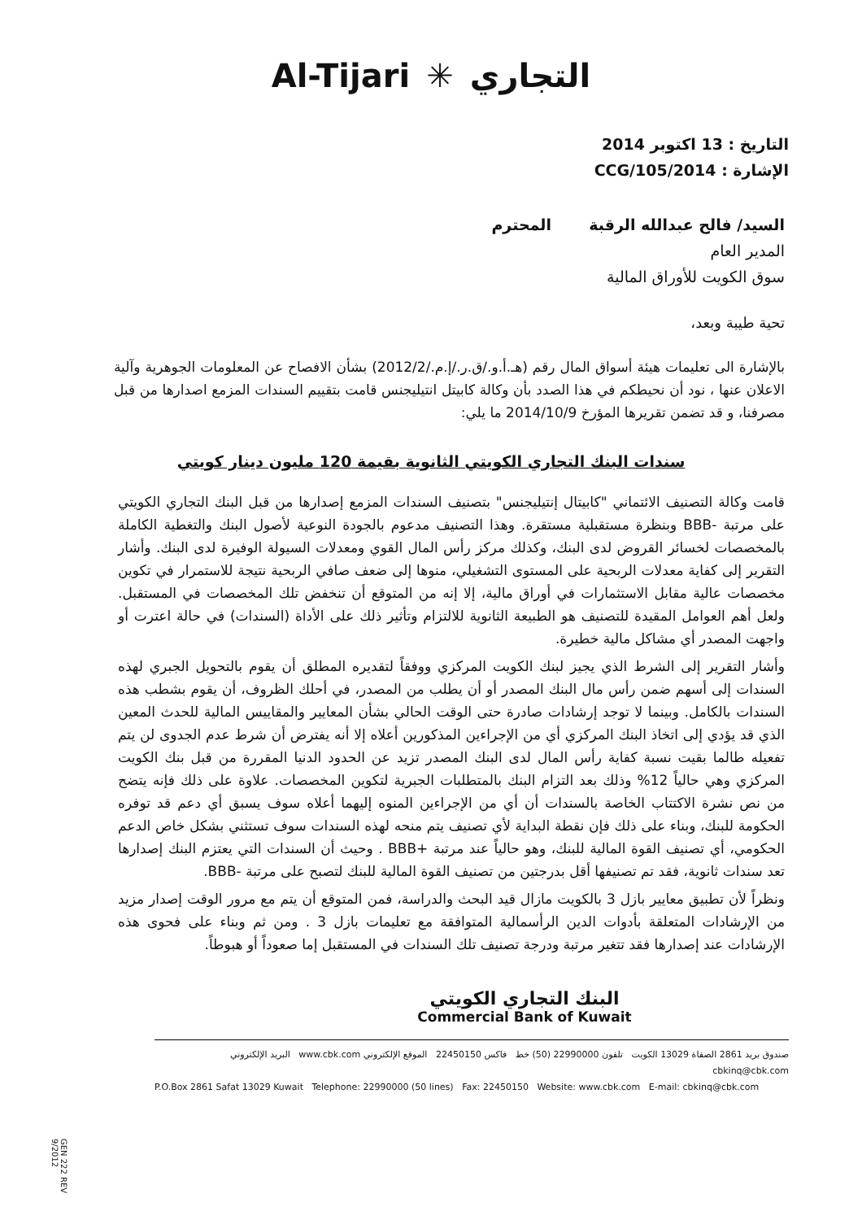Al-Tijari ✳ التجاري
التاريخ : 13 اكتوبر 2014
الإشارة : CCG/105/2014
السيد/ فالح عبدالله الرقبة المحترم
المدير العام
سوق الكويت للأوراق المالية
تحية طيبة وبعد،
بالإشارة الى تعليمات هيئة أسواق المال رقم (هـ.أ.و./ق.ر./إ.م./2012/2) بشأن الافصاح عن المعلومات الجوهرية وآلية الاعلان عنها ، نود أن نحيطكم في هذا الصدد بأن وكالة كابيتل انتيليجنس قامت بتقييم السندات المزمع اصدارها من قبل مصرفنا، و قد تضمن تقريرها المؤرخ 2014/10/9 ما يلي:
سندات البنك التجاري الكويتي الثانوية بقيمة 120 مليون دينار كويتي
قامت وكالة التصنيف الائتماني "كابيتال إنتيليجنس" بتصنيف السندات المزمع إصدارها من قبل البنك التجاري الكويتي على مرتبة -BBB وبنظرة مستقبلية مستقرة. وهذا التصنيف مدعوم بالجودة النوعية لأصول البنك والتغطية الكاملة بالمخصصات لخسائر القروض لدى البنك، وكذلك مركز رأس المال القوي ومعدلات السيولة الوفيرة لدى البنك. وأشار التقرير إلى كفاية معدلات الربحية على المستوى التشغيلي، منوها إلى ضعف صافي الربحية نتيجة للاستمرار في تكوين مخصصات عالية مقابل الاستثمارات في أوراق مالية، إلا إنه من المتوقع أن تنخفض تلك المخصصات في المستقبل. ولعل أهم العوامل المقيدة للتصنيف هو الطبيعة الثانوية للالتزام وتأثير ذلك على الأداة (السندات) في حالة اعترت أو واجهت المصدر أي مشاكل مالية خطيرة.
وأشار التقرير إلى الشرط الذي يجيز لبنك الكويت المركزي ووفقاً لتقديره المطلق أن يقوم بالتحويل الجبري لهذه السندات إلى أسهم ضمن رأس مال البنك المصدر أو أن يطلب من المصدر، في أحلك الظروف، أن يقوم بشطب هذه السندات بالكامل. وبينما لا توجد إرشادات صادرة حتى الوقت الحالي بشأن المعايير والمقاييس المالية للحدث المعين الذي قد يؤدي إلى اتخاذ البنك المركزي أي من الإجراءين المذكورين أعلاه إلا أنه يفترض أن شرط عدم الجدوى لن يتم تفعيله طالما بقيت نسبة كفاية رأس المال لدى البنك المصدر تزيد عن الحدود الدنيا المقررة من قبل بنك الكويت المركزي وهي حالياً 12% وذلك بعد التزام البنك بالمتطلبات الجبرية لتكوين المخصصات. علاوة على ذلك فإنه يتضح من نص نشرة الاكتتاب الخاصة بالسندات أن أي من الإجراءين المنوه إليهما أعلاه سوف يسبق أي دعم قد توفره الحكومة للبنك، وبناء على ذلك فإن نقطة البداية لأي تصنيف يتم منحه لهذه السندات سوف تستثني بشكل خاص الدعم الحكومي، أي تصنيف القوة المالية للبنك، وهو حالياً عند مرتبة +BBB . وحيث أن السندات التي يعتزم البنك إصدارها تعد سندات ثانوية، فقد تم تصنيفها أقل بدرجتين من تصنيف القوة المالية للبنك لتصبح على مرتبة -BBB.
ونظراً لأن تطبيق معايير بازل 3 بالكويت مازال قيد البحث والدراسة، فمن المتوقع أن يتم مع مرور الوقت إصدار مزيد من الإرشادات المتعلقة بأدوات الدين الرأسمالية المتوافقة مع تعليمات بازل 3 . ومن ثم وبناء على فحوى هذه الإرشادات عند إصدارها فقد تتغير مرتبة ودرجة تصنيف تلك السندات في المستقبل إما صعوداً أو هبوطاً.
البنك التجاري الكويتي
Commercial Bank of Kuwait
صندوق بريد 2861 الصفاة 13029 الكويت تلفون 22990000 (50) خط فاكس 22450150 الموقع الإلكتروني www.cbk.com البريد الإلكتروني cbkinq@cbk.com
P.O.Box 2861 Safat 13029 Kuwait Telephone: 22990000 (50 lines) Fax: 22450150 Website: www.cbk.com E-mail: cbkinq@cbk.com
GEN 222 REV 9/2012